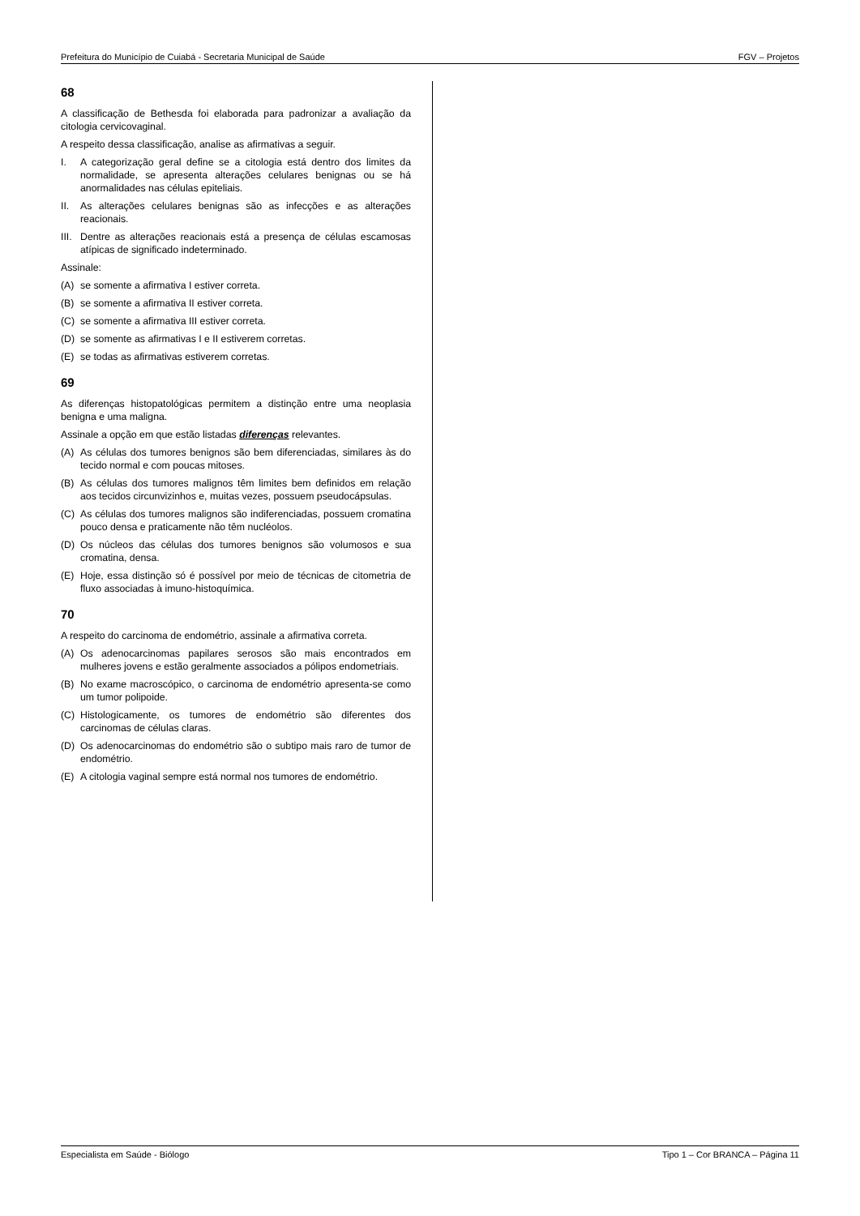Prefeitura do Município de Cuiabá - Secretaria Municipal de Saúde FGV – Projetos
68
A classificação de Bethesda foi elaborada para padronizar a avaliação da citologia cervicovaginal.
A respeito dessa classificação, analise as afirmativas a seguir.
I. A categorização geral define se a citologia está dentro dos limites da normalidade, se apresenta alterações celulares benignas ou se há anormalidades nas células epiteliais.
II. As alterações celulares benignas são as infecções e as alterações reacionais.
III. Dentre as alterações reacionais está a presença de células escamosas atípicas de significado indeterminado.
Assinale:
(A) se somente a afirmativa I estiver correta.
(B) se somente a afirmativa II estiver correta.
(C) se somente a afirmativa III estiver correta.
(D) se somente as afirmativas I e II estiverem corretas.
(E) se todas as afirmativas estiverem corretas.
69
As diferenças histopatológicas permitem a distinção entre uma neoplasia benigna e uma maligna.
Assinale a opção em que estão listadas diferenças relevantes.
(A) As células dos tumores benignos são bem diferenciadas, similares às do tecido normal e com poucas mitoses.
(B) As células dos tumores malignos têm limites bem definidos em relação aos tecidos circunvizinhos e, muitas vezes, possuem pseudocápsulas.
(C) As células dos tumores malignos são indiferenciadas, possuem cromatina pouco densa e praticamente não têm nucléolos.
(D) Os núcleos das células dos tumores benignos são volumosos e sua cromatina, densa.
(E) Hoje, essa distinção só é possível por meio de técnicas de citometria de fluxo associadas à imuno-histoquímica.
70
A respeito do carcinoma de endométrio, assinale a afirmativa correta.
(A) Os adenocarcinomas papilares serosos são mais encontrados em mulheres jovens e estão geralmente associados a pólipos endometriais.
(B) No exame macroscópico, o carcinoma de endométrio apresenta-se como um tumor polipoide.
(C) Histologicamente, os tumores de endométrio são diferentes dos carcinomas de células claras.
(D) Os adenocarcinomas do endométrio são o subtipo mais raro de tumor de endométrio.
(E) A citologia vaginal sempre está normal nos tumores de endométrio.
Especialista em Saúde - Biólogo Tipo 1 – Cor BRANCA – Página 11